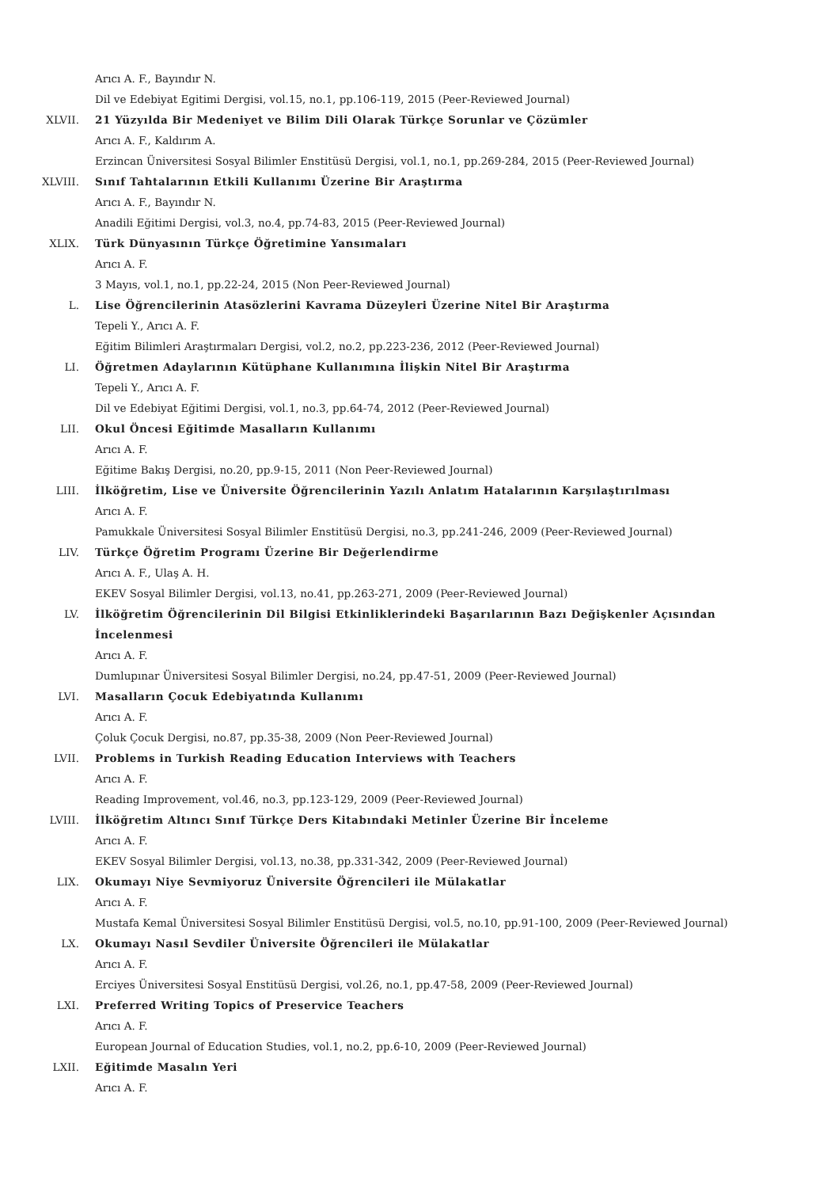Arıcı A. F., Bayındır N.
Dil ve Edebiyat Egitimi Dergisi, vol.15, no.1, pp.106-119, 2015 (Peer-Reviewed Journal)
XLVII. 21 Yüzyılda Bir Medeniyet ve Bilim Dili Olarak Türkçe Sorunlar ve Çözümler
Arıcı A. F., Kaldırım A.
Erzincan Üniversitesi Sosyal Bilimler Enstitüsü Dergisi, vol.1, no.1, pp.269-284, 2015 (Peer-Reviewed Journal)
XLVIII. Sınıf Tahtalarının Etkili Kullanımı Üzerine Bir Araştırma
Arıcı A. F., Bayındır N.
Anadili Eğitimi Dergisi, vol.3, no.4, pp.74-83, 2015 (Peer-Reviewed Journal)
XLIX. Türk Dünyasının Türkçe Öğretimine Yansımaları
Arıcı A. F.
3 Mayıs, vol.1, no.1, pp.22-24, 2015 (Non Peer-Reviewed Journal)
L. Lise Öğrencilerinin Atasözlerini Kavrama Düzeyleri Üzerine Nitel Bir Araştırma
Tepeli Y., Arıcı A. F.
Eğitim Bilimleri Araştırmaları Dergisi, vol.2, no.2, pp.223-236, 2012 (Peer-Reviewed Journal)
LI. Öğretmen Adaylarının Kütüphane Kullanımına İlişkin Nitel Bir Araştırma
Tepeli Y., Arıcı A. F.
Dil ve Edebiyat Eğitimi Dergisi, vol.1, no.3, pp.64-74, 2012 (Peer-Reviewed Journal)
LII. Okul Öncesi Eğitimde Masalların Kullanımı
Arıcı A. F.
Eğitime Bakış Dergisi, no.20, pp.9-15, 2011 (Non Peer-Reviewed Journal)
LIII. İlköğretim, Lise ve Üniversite Öğrencilerinin Yazılı Anlatım Hatalarının Karşılaştırılması
Arıcı A. F.
Pamukkale Üniversitesi Sosyal Bilimler Enstitüsü Dergisi, no.3, pp.241-246, 2009 (Peer-Reviewed Journal)
LIV. Türkçe Öğretim Programı Üzerine Bir Değerlendirme
Arıcı A. F., Ulaş A. H.
EKEV Sosyal Bilimler Dergisi, vol.13, no.41, pp.263-271, 2009 (Peer-Reviewed Journal)
LV. İlköğretim Öğrencilerinin Dil Bilgisi Etkinliklerindeki Başarılarının Bazı Değişkenler Açısından İncelenmesi
Arıcı A. F.
Dumlupınar Üniversitesi Sosyal Bilimler Dergisi, no.24, pp.47-51, 2009 (Peer-Reviewed Journal)
LVI. Masalların Çocuk Edebiyatında Kullanımı
Arıcı A. F.
Çoluk Çocuk Dergisi, no.87, pp.35-38, 2009 (Non Peer-Reviewed Journal)
LVII. Problems in Turkish Reading Education Interviews with Teachers
Arıcı A. F.
Reading Improvement, vol.46, no.3, pp.123-129, 2009 (Peer-Reviewed Journal)
LVIII. İlköğretim Altıncı Sınıf Türkçe Ders Kitabındaki Metinler Üzerine Bir İnceleme
Arıcı A. F.
EKEV Sosyal Bilimler Dergisi, vol.13, no.38, pp.331-342, 2009 (Peer-Reviewed Journal)
LIX. Okumayı Niye Sevmiyoruz Üniversite Öğrencileri ile Mülakatlar
Arıcı A. F.
Mustafa Kemal Üniversitesi Sosyal Bilimler Enstitüsü Dergisi, vol.5, no.10, pp.91-100, 2009 (Peer-Reviewed Journal)
LX. Okumayı Nasıl Sevdiler Üniversite Öğrencileri ile Mülakatlar
Arıcı A. F.
Erciyes Üniversitesi Sosyal Enstitüsü Dergisi, vol.26, no.1, pp.47-58, 2009 (Peer-Reviewed Journal)
LXI. Preferred Writing Topics of Preservice Teachers
Arıcı A. F.
European Journal of Education Studies, vol.1, no.2, pp.6-10, 2009 (Peer-Reviewed Journal)
LXII. Eğitimde Masalın Yeri
Arıcı A. F.